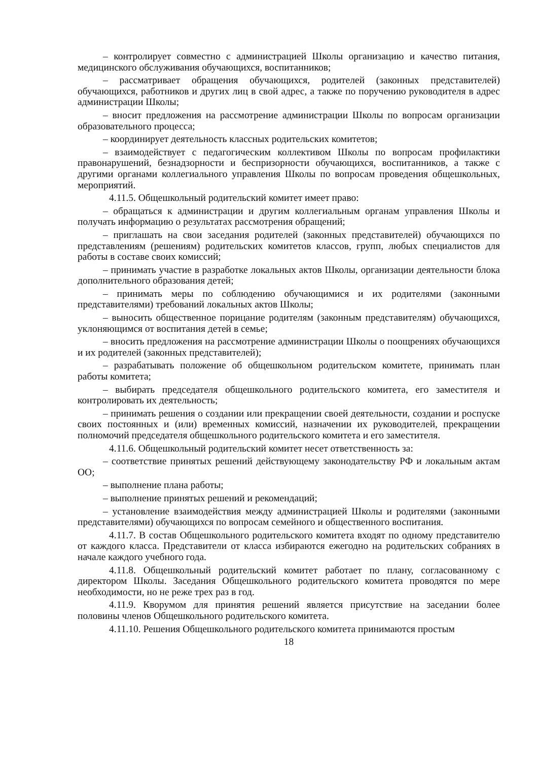– контролирует совместно с администрацией Школы организацию и качество питания, медицинского обслуживания обучающихся, воспитанников;
– рассматривает обращения обучающихся, родителей (законных представителей) обучающихся, работников и других лиц в свой адрес, а также по поручению руководителя в адрес администрации Школы;
– вносит предложения на рассмотрение администрации Школы по вопросам организации образовательного процесса;
– координирует деятельность классных родительских комитетов;
– взаимодействует с педагогическим коллективом Школы по вопросам профилактики правонарушений, безнадзорности и беспризорности обучающихся, воспитанников, а также с другими органами коллегиального управления Школы по вопросам проведения общешкольных, мероприятий.
4.11.5. Общешкольный родительский комитет имеет право:
– обращаться к администрации и другим коллегиальным органам управления Школы и получать информацию о результатах рассмотрения обращений;
– приглашать на свои заседания родителей (законных представителей) обучающихся по представлениям (решениям) родительских комитетов классов, групп, любых специалистов для работы в составе своих комиссий;
– принимать участие в разработке локальных актов Школы, организации деятельности блока дополнительного образования детей;
– принимать меры по соблюдению обучающимися и их родителями (законными представителями) требований локальных актов Школы;
– выносить общественное порицание родителям (законным представителям) обучающихся, уклоняющимся от воспитания детей в семье;
– вносить предложения на рассмотрение администрации Школы о поощрениях обучающихся и их родителей (законных представителей);
– разрабатывать положение об общешкольном родительском комитете, принимать план работы комитета;
– выбирать председателя общешкольного родительского комитета, его заместителя и контролировать их деятельность;
– принимать решения о создании или прекращении своей деятельности, создании и роспуске своих постоянных и (или) временных комиссий, назначении их руководителей, прекращении полномочий председателя общешкольного родительского комитета и его заместителя.
4.11.6. Общешкольный родительский комитет несет ответственность за:
– соответствие принятых решений действующему законодательству РФ и локальным актам ОО;
– выполнение плана работы;
– выполнение принятых решений и рекомендаций;
– установление взаимодействия между администрацией Школы и родителями (законными представителями) обучающихся по вопросам семейного и общественного воспитания.
4.11.7. В состав Общешкольного родительского комитета входят по одному представителю от каждого класса. Представители от класса избираются ежегодно на родительских собраниях в начале каждого учебного года.
4.11.8. Общешкольный родительский комитет работает по плану, согласованному с директором Школы. Заседания Общешкольного родительского комитета проводятся по мере необходимости, но не реже трех раз в год.
4.11.9. Кворумом для принятия решений является присутствие на заседании более половины членов Общешкольного родительского комитета.
4.11.10. Решения Общешкольного родительского комитета принимаются простым
18